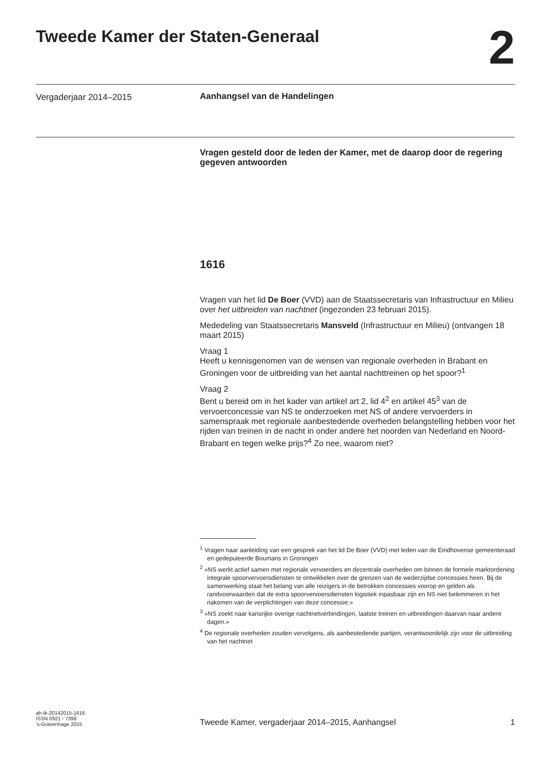Tweede Kamer der Staten-Generaal
2
Vergaderjaar 2014–2015 Aanhangsel van de Handelingen
Vragen gesteld door de leden der Kamer, met de daarop door de regering gegeven antwoorden
1616
Vragen van het lid De Boer (VVD) aan de Staatssecretaris van Infrastructuur en Milieu over het uitbreiden van nachtnet (ingezonden 23 februari 2015).
Mededeling van Staatssecretaris Mansveld (Infrastructuur en Milieu) (ontvangen 18 maart 2015)
Vraag 1
Heeft u kennisgenomen van de wensen van regionale overheden in Brabant en Groningen voor de uitbreiding van het aantal nachttreinen op het spoor?<sup>1</sup>
Vraag 2
Bent u bereid om in het kader van artikel art 2, lid 4<sup>2</sup> en artikel 45<sup>3</sup> van de vervoerconcessie van NS te onderzoeken met NS of andere vervoerders in samenspraak met regionale aanbestedende overheden belangstelling hebben voor het rijden van treinen in de nacht in onder andere het noorden van Nederland en Noord-Brabant en tegen welke prijs?<sup>4</sup> Zo nee, waarom niet?
<sup>1</sup> Vragen naar aanleiding van een gesprek van het lid De Boer (VVD) met leden van de Eindhovense gemeenteraad en gedeputeerde Boumans in Groningen
<sup>2</sup> «NS werkt actief samen met regionale vervoerders en decentrale overheden om binnen de formele marktordening integrale spoorvervoersdiensten te ontwikkelen over de grenzen van de wederzijdse concessies heen. Bij de samenwerking staat het belang van alle reizigers in de betrokken concessies voorop en gelden als randvoorwaarden dat de extra spoorvervoersdiensten logistiek inpasbaar zijn en NS niet belemmeren in het nakomen van de verplichtingen van deze concessie.»
<sup>3</sup> «NS zoekt naar kansrijke overige nachtnetverbindingen, laatste treinen en uitbreidingen daarvan naar andere dagen.»
<sup>4</sup> De regionale overheden zouden vervolgens, als aanbestedende partijen, verantwoordelijk zijn voor de uitbreiding van het nachtnet
ah-tk-20142015-1616
ISSN 0921 - 7398
’s-Gravenhage 2015
Tweede Kamer, vergaderjaar 2014–2015, Aanhangsel
1